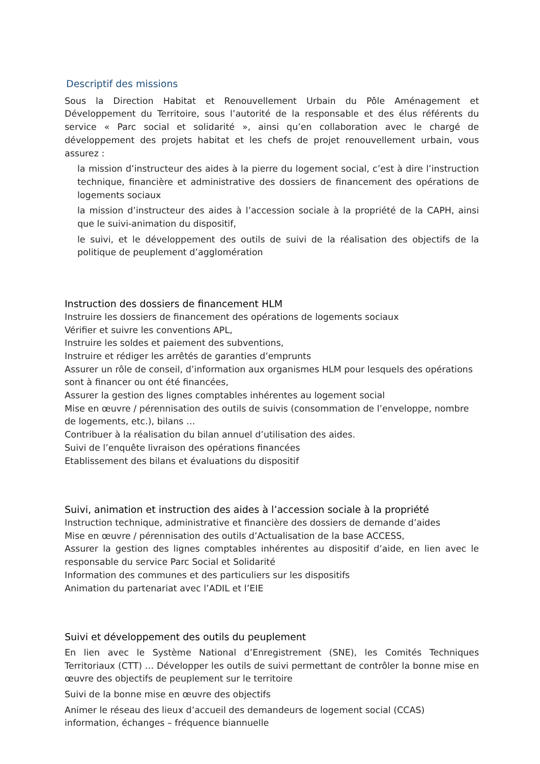Descriptif des missions
Sous la Direction Habitat et Renouvellement Urbain du Pôle Aménagement et Développement du Territoire, sous l’autorité de la responsable et des élus référents du service « Parc social et solidarité », ainsi qu’en collaboration avec le chargé de développement des projets habitat et les chefs de projet renouvellement urbain, vous assurez :
la mission d’instructeur des aides à la pierre du logement social, c’est à dire l’instruction technique, financière et administrative des dossiers de financement des opérations de logements sociaux
la mission d’instructeur des aides à l’accession sociale à la propriété de la CAPH, ainsi que le suivi-animation du dispositif,
le suivi, et le développement des outils de suivi de la réalisation des objectifs de la politique de peuplement d’agglomération
Instruction des dossiers de financement HLM
Instruire les dossiers de financement des opérations de logements sociaux
Vérifier et suivre les conventions APL,
Instruire les soldes et paiement des subventions,
Instruire et rédiger les arrêtés de garanties d’emprunts
Assurer un rôle de conseil, d’information aux organismes HLM pour lesquels des opérations sont à financer ou ont été financées,
Assurer la gestion des lignes comptables inhérentes au logement social
Mise en œuvre / pérennisation des outils de suivis (consommation de l’enveloppe, nombre de logements, etc.), bilans …
Contribuer à la réalisation du bilan annuel d’utilisation des aides.
Suivi de l’enquête livraison des opérations financées
Etablissement des bilans et évaluations du dispositif
Suivi, animation et instruction des aides à l’accession sociale à la propriété
Instruction technique, administrative et financière des dossiers de demande d’aides
Mise en œuvre / pérennisation des outils d’Actualisation de la base ACCESS,
Assurer la gestion des lignes comptables inhérentes au dispositif d’aide, en lien avec le responsable du service Parc Social et Solidarité
Information des communes et des particuliers sur les dispositifs
Animation du partenariat avec l’ADIL et l’EIE
Suivi et développement des outils du peuplement
En lien avec le Système National d’Enregistrement (SNE), les Comités Techniques Territoriaux (CTT) … Développer les outils de suivi permettant de contrôler la bonne mise en œuvre des objectifs de peuplement sur le territoire
Suivi de la bonne mise en œuvre des objectifs
Animer le réseau des lieux d’accueil des demandeurs de logement social (CCAS) information, échanges – fréquence biannuelle